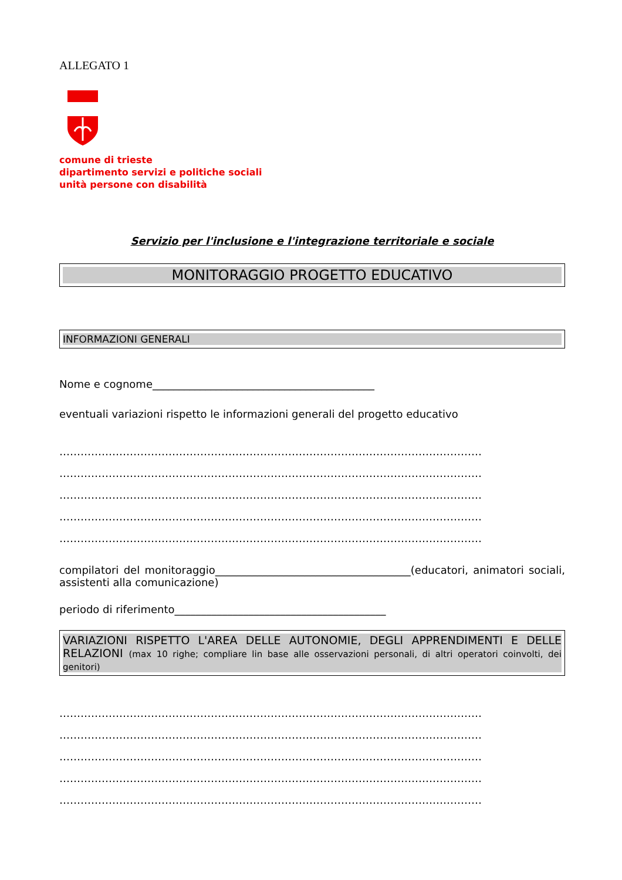ALLEGATO 1
comune di trieste
dipartimento servizi e politiche sociali
unità persone con disabilità
Servizio per l'inclusione e l'integrazione territoriale e sociale
MONITORAGGIO PROGETTO EDUCATIVO
INFORMAZIONI GENERALI
Nome e cognome__________________________________________
eventuali variazioni rispetto le informazioni generali del progetto educativo
…………………………………………………………………………………………………………
…………………………………………………………………………………………………………
…………………………………………………………………………………………………………
…………………………………………………………………………………………………………
…………………………………………………………………………………………………………
compilatori del monitoraggio_____________________________________(educatori, animatori sociali, assistenti alla comunicazione)
periodo di riferimento________________________________________
VARIAZIONI RISPETTO L'AREA DELLE AUTONOMIE, DEGLI APPRENDIMENTI E DELLE RELAZIONI (max 10 righe; compliare lin base alle osservazioni personali, di altri operatori coinvolti, dei genitori)
…………………………………………………………………………………………………………
…………………………………………………………………………………………………………
…………………………………………………………………………………………………………
…………………………………………………………………………………………………………
…………………………………………………………………………………………………………